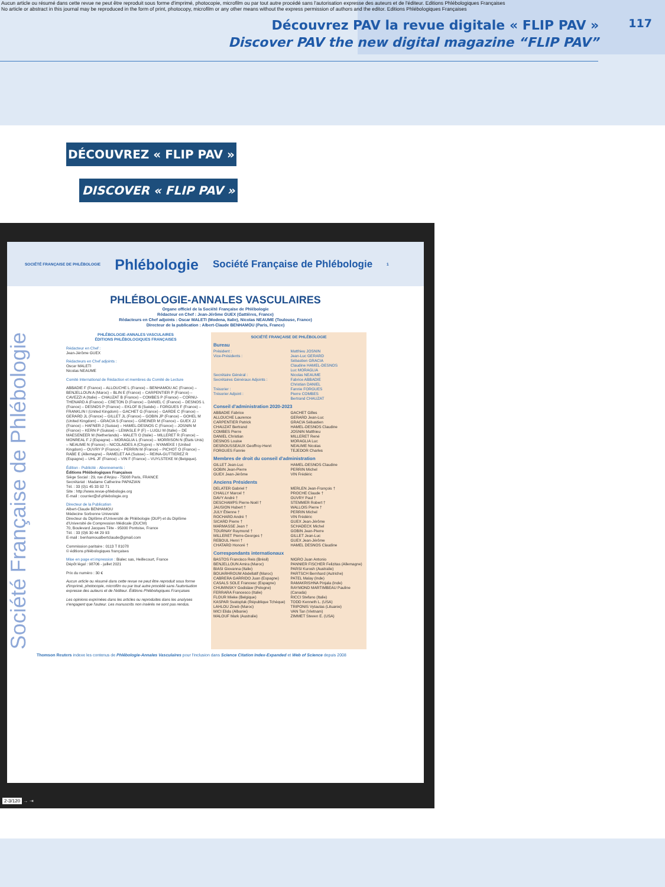Aucun article ou résumé dans cette revue ne peut être reproduit sous forme d'imprimé, photocopie, microfilm ou par tout autre procédé sans l'autorisation expresse des auteurs et de l'éditeur. Editions Phlébologiques Françaises
No article or abstract in this journal may be reproduced in the form of print, photocopy, microfilm or any other means without the express permission of authors and the editor. Editions Phlébologiques Françaises
Découvrez PAV la revue digitale « FLIP PAV »
Discover PAV the new digital magazine “FLIP PAV”
117
DÉCOUVREZ « FLIP PAV »
DISCOVER « FLIP PAV »
SOCIÉTÉ FRANÇAISE DE PHLÉBOLOGIE Phlébologie Société Française de Phlébologie 1
PHLÉBOLOGIE-ANNALES VASCULAIRES
Organe officiel de la Société Française de Phlébologie
Rédacteur en Chef : Jean-Jérôme GUEX (Gattières, France)
Rédacteurs en Chef adjoints : Oscar MALETI (Modena, Italie), Nicolas NEAUME (Toulouse, France)
Directeur de la publication : Albert-Claude BENHAMOU (Paris, France)
Société Française de Phlébologie
PHLÉBOLOGIE-ANNALES VASCULAIRES
ÉDITIONS PHLÉBOLOGIQUES FRANÇAISES
Rédacteur en Chef :
Jean-Jérôme GUEX
Rédacteurs en Chef adjoints :
Oscar MALETI
Nicolas NEAUME
Comité International de Rédaction et membres du Comité de Lecture
ABBADIE F (France) – ALLOUCHE L (France) – BENHAMOU AC (France) – BENJELLOUN A (Maroc) – BLIN E (France) – CARPENTIER P (France) – CAVEZZI A (Italie) – CHAUZAT B (France) – COMBES P (France) – CORNU-THENARD A (France) – CRETON D (France) – DANIEL C (France) – DESNOS L (France) – DESNOS P (France) – EKLOF B (Suède) – FORGUES F (France) – FRANKLIN I (United Kingdom) – GACHET G (France) – GARDE C (France) – GERARD JL (France) – GILLET JL (France) – GOBIN JP (France) – GOHEL M (United Kingdom) – GRACIA S (France) – GREINER M (France) – GUEX JJ (France) – HAFNER J (Suisse) – HAMEL-DESNOS C (France) – JOSNIN M (France) – KERN P (Suisse) – LEMASLE P (F) – LUGLI M (Italie) – DE MAESENEER M (Netherlands) – MALETI O (Italie) – MILLERET R (France) – MONREAL F J (Espagne) – MORAGLIA L (France) – MORRISON N (États Unis) – NEAUME N (France) – NICOLAIDES A (Chypre) – NYAMEKE I (United Kingdom) – OUVRY P (France) – PERRIN M (France) – PICHOT O (France) – RABE E (Allemagne) – RAMELET AA (Suisse) – REINA-GUTTIEREZ R (Espagne) – UHL JF (France) – VIN F (France) – VUYLSTEKE M (Belgique).
Édition - Publicité - Abonnements :
Éditions Phlébologiques Françaises
Siège Social : 29, rue d'Anjou - 75008 Paris, FRANCE
Secrétariat : Madame Catherine PAPAZIAN
Tél. : 33 (0)1 45 33 02 71
Site : http://www.revue-phlebologie.org
E-mail : courrier@sf-phlebologie.org
Directeur de la Publication
Albert-Claude BENHAMOU
Médecine Sorbonne Université
Directeur du Diplôme d'Université de Phlébologie (DUP) et du Diplôme d'Université de Compression Médicale (DUCM)
70, Boulevard Jacques Tête - 95000 Pontoise, France
Tél. : 33 (0)6 30 44 29 93
E-mail : benhamoualbertclaude@gmail.com
Commission paritaire : 0113 T 81078
© éditions phlébologiques françaises
Mise en page et impression : Bialec sas, Heillecourt, France
Dépôt légal : 98706 - juillet 2021
Prix du numéro : 30 €
Aucun article ou résumé dans cette revue ne peut être reproduit sous forme d'imprimé, photocopie, microfilm ou par tout autre procédé sans l'autorisation expresse des auteurs et de l'éditeur. Éditions Phlébologiques Françaises
Les opinions exprimées dans les articles ou reproduites dans les analyses n'engagent que l'auteur. Les manuscrits non insérés ne sont pas rendus.
SOCIÉTÉ FRANÇAISE DE PHLÉBOLOGIE
Bureau
Président :
Vice-Présidents :
Secrétaire Général :
Secrétaires Généraux Adjoints :
Trésorier :
Trésorier Adjoint :
Matthieu JOSNIN
Jean-Luc GERARD
Sébastien GRACIA
Claudine HAMEL-DESNOS
Luc MORAGLIA
Nicolas NEAUME
Fabrice ABBADIE
Christian DANIEL
Fannie FORGUES
Pierre COMBES
Bertrand CHAUZAT
Conseil d'administration 2020-2023
ABBADIE Fabrice
ALLOUCHE Laurence
CARPENTIER Patrick
CHAUZAT Bertrand
COMBES Pierre
DANIEL Christian
DESNOS Louise
DESROUSSEAUX Geoffroy-Henri
FORGUES Fannie
GACHET Gilles
GERARD Jean-Luc
GRACIA Sébastien
HAMEL-DESNOS Claudine
JOSNIN Matthieu
MILLERET René
MORAGLIA Luc
NEAUME Nicolas
TEJEDOR Charles
Membres de droit du conseil d'administration
GILLET Jean-Luc
GOBIN Jean-Pierre
GUEX Jean-Jérôme
HAMEL-DESNOS Claudine
PERRIN Michel
VIN Frédéric
Anciens Présidents
DELATER Gabriel †
CHAILLY Marcel †
DAVY André †
DESCHAMPS Pierre-Noël †
JAUSION Hubert †
JULY Étienne †
ROCHARD André †
SICARD Pierre †
MARMASSE Jean †
TOURNAY Raymond †
MILLERET Pierre-Georges †
REBOUL Henri †
CHATARD Honoré †
MERLEN Jean-François †
PROCHE Claude †
OUVRY Paul †
STEMMER Robert †
WALLOIS Pierre †
PERRIN Michel
VIN Frédéric
GUEX Jean-Jérôme
SCHADECK Michel
GOBIN Jean-Pierre
GILLET Jean-Luc
GUEX Jean-Jérôme
HAMEL DESNOS Claudine
Correspondants internationaux
BASTOS Francisco Reis (Brésil)
BENJELLOUN Amira (Maroc)
BIASI Giovanna (Italie)
BOUARHROUM Abdellatif (Maroc)
CABRERA GARRIDO Juan (Espagne)
CASALS SOLE Francesc (Espagne)
CHUMINSKY Godislaw (Pologne)
FERRARA Francesco (Italie)
FLOUR Mieke (Belgique)
KASPAR Svatopluk (République Tchèque)
LAHLOU Zineb (Maroc)
MICI Elida (Albanie)
MALOUF Mark (Australie)
NIGRO Juan Antonio
PANNIER FISCHER Felizitas (Allemagne)
PARSI Kurosh (Australie)
PARTSCH Bernhard (Autriche)
PATEL Malay (Inde)
RAMAKRISHNA Pinjala (Inde)
RAYMOND MARTIMBEAU Pauline (Canada)
RICCI Stefano (Italie)
TODD Kenneth L. (USA)
TRIPONIS Vytautas (Lituanie)
VAN Tan (Vietnam)
ZIMMET Steven E. (USA)
Thomson Reuters indexe les contenus de Phlébologie-Annales Vasculaires pour l'inclusion dans Science Citation Index-Expanded et Web of Science depuis 2008
2-3/120 → ⇥